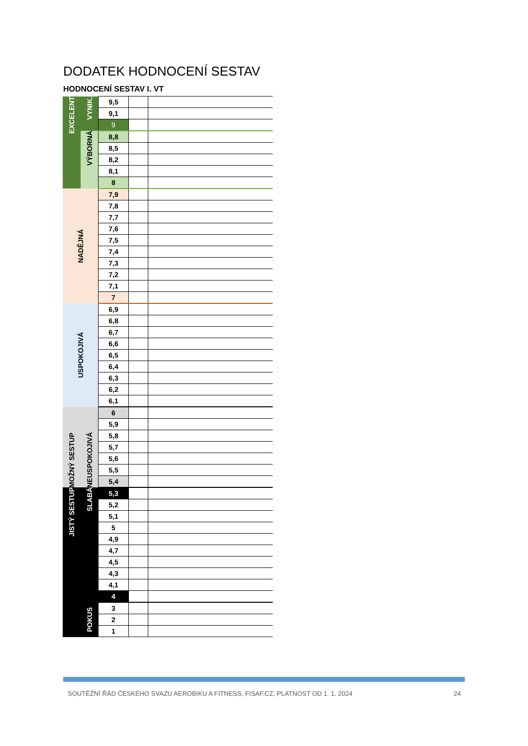DODATEK HODNOCENÍ SESTAV
HODNOCENÍ SESTAV I. VT
| EXCELENT | VYNIK. | 9,5 | | |
| | | 9,1 | | |
| | | 9 | | |
| | VÝBORNÁ | 8,8 | | |
| | | 8,5 | | |
| | | 8,2 | | |
| | | 8,1 | | |
| | | 8 | | |
| NADĚJNÁ | | 7,9 | | |
| | | 7,8 | | |
| | | 7,7 | | |
| | | 7,6 | | |
| | | 7,5 | | |
| | | 7,4 | | |
| | | 7,3 | | |
| | | 7,2 | | |
| | | 7,1 | | |
| | | 7 | | |
| USPOKOJIVÁ | | 6,9 | | |
| | | 6,8 | | |
| | | 6,7 | | |
| | | 6,6 | | |
| | | 6,5 | | |
| | | 6,4 | | |
| | | 6,3 | | |
| | | 6,2 | | |
| | | 6,1 | | |
| MOŽNÝ SESTUP | NEUSPOKOJIVÁ | 6 | | |
| | | 5,9 | | |
| | | 5,8 | | |
| | | 5,7 | | |
| | | 5,6 | | |
| | | 5,5 | | |
| | | 5,4 | | |
| JISTÝ SESTUP | SLABÁ | 5,3 | | |
| | | 5,2 | | |
| | | 5,1 | | |
| | | 5 | | |
| | | 4,9 | | |
| | | 4,7 | | |
| | | 4,5 | | |
| | | 4,3 | | |
| | | 4,1 | | |
| | | 4 | | |
| | POKUS | 3 | | |
| | | 2 | | |
| | | 1 | | |
SOUTĚŽNÍ ŘÁD ČESKÉHO SVAZU AEROBIKU A FITNESS, FISAF.CZ, PLATNOST OD 1. 1. 2024 24